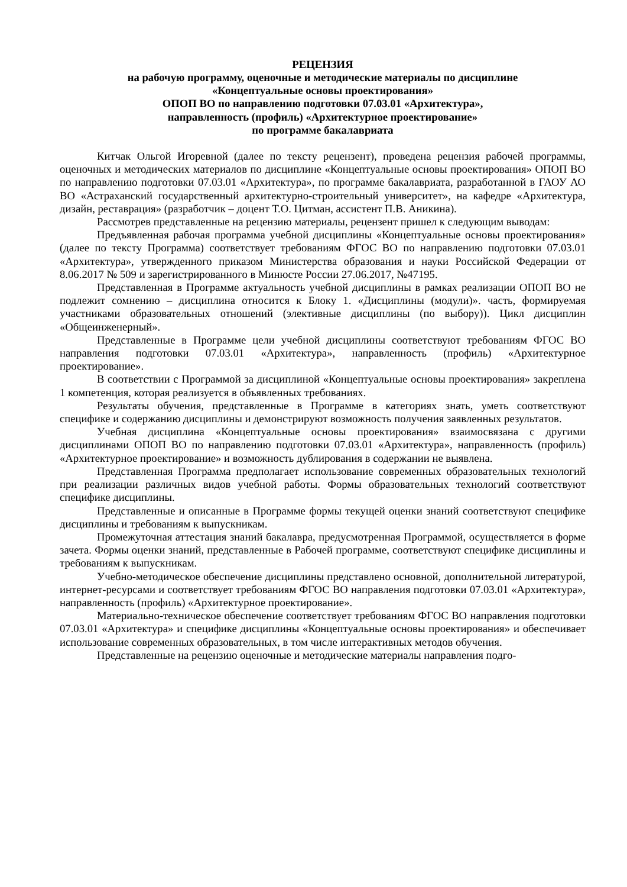РЕЦЕНЗИЯ
на рабочую программу, оценочные и методические материалы по дисциплине
«Концептуальные основы проектирования»
ОПОП ВО по направлению подготовки 07.03.01 «Архитектура»,
направленность (профиль) «Архитектурное проектирование»
по программе бакалавриата
Китчак Ольгой Игоревной (далее по тексту рецензент), проведена рецензия рабочей программы, оценочных и методических материалов по дисциплине «Концептуальные основы проектирования» ОПОП ВО по направлению подготовки 07.03.01 «Архитектура», по программе бакалавриата, разработанной в ГАОУ АО ВО «Астраханский государственный архитектурно-строительный университет», на кафедре «Архитектура, дизайн, реставрация» (разработчик – доцент Т.О. Цитман, ассистент П.В. Аникина).
Рассмотрев представленные на рецензию материалы, рецензент пришел к следующим выводам:
Предъявленная рабочая программа учебной дисциплины «Концептуальные основы проектирования» (далее по тексту Программа) соответствует требованиям ФГОС ВО по направлению подготовки 07.03.01 «Архитектура», утвержденного приказом Министерства образования и науки Российской Федерации от 8.06.2017 № 509 и зарегистрированного в Минюсте России 27.06.2017, №47195.
Представленная в Программе актуальность учебной дисциплины в рамках реализации ОПОП ВО не подлежит сомнению – дисциплина относится к Блоку 1. «Дисциплины (модули)». часть, формируемая участниками образовательных отношений (элективные дисциплины (по выбору)). Цикл дисциплин «Общеинженерный».
Представленные в Программе цели учебной дисциплины соответствуют требованиям ФГОС ВО направления подготовки 07.03.01 «Архитектура», направленность (профиль) «Архитектурное проектирование».
В соответствии с Программой за дисциплиной «Концептуальные основы проектирования» закреплена 1 компетенция, которая реализуется в объявленных требованиях.
Результаты обучения, представленные в Программе в категориях знать, уметь соответствуют специфике и содержанию дисциплины и демонстрируют возможность получения заявленных результатов.
Учебная дисциплина «Концептуальные основы проектирования» взаимосвязана с другими дисциплинами ОПОП ВО по направлению подготовки 07.03.01 «Архитектура», направленность (профиль) «Архитектурное проектирование» и возможность дублирования в содержании не выявлена.
Представленная Программа предполагает использование современных образовательных технологий при реализации различных видов учебной работы. Формы образовательных технологий соответствуют специфике дисциплины.
Представленные и описанные в Программе формы текущей оценки знаний соответствуют специфике дисциплины и требованиям к выпускникам.
Промежуточная аттестация знаний бакалавра, предусмотренная Программой, осуществляется в форме зачета. Формы оценки знаний, представленные в Рабочей программе, соответствуют специфике дисциплины и требованиям к выпускникам.
Учебно-методическое обеспечение дисциплины представлено основной, дополнительной литературой, интернет-ресурсами и соответствует требованиям ФГОС ВО направления подготовки 07.03.01 «Архитектура», направленность (профиль) «Архитектурное проектирование».
Материально-техническое обеспечение соответствует требованиям ФГОС ВО направления подготовки 07.03.01 «Архитектура» и специфике дисциплины «Концептуальные основы проектирования» и обеспечивает использование современных образовательных, в том числе интерактивных методов обучения.
Представленные на рецензию оценочные и методические материалы направления подго-